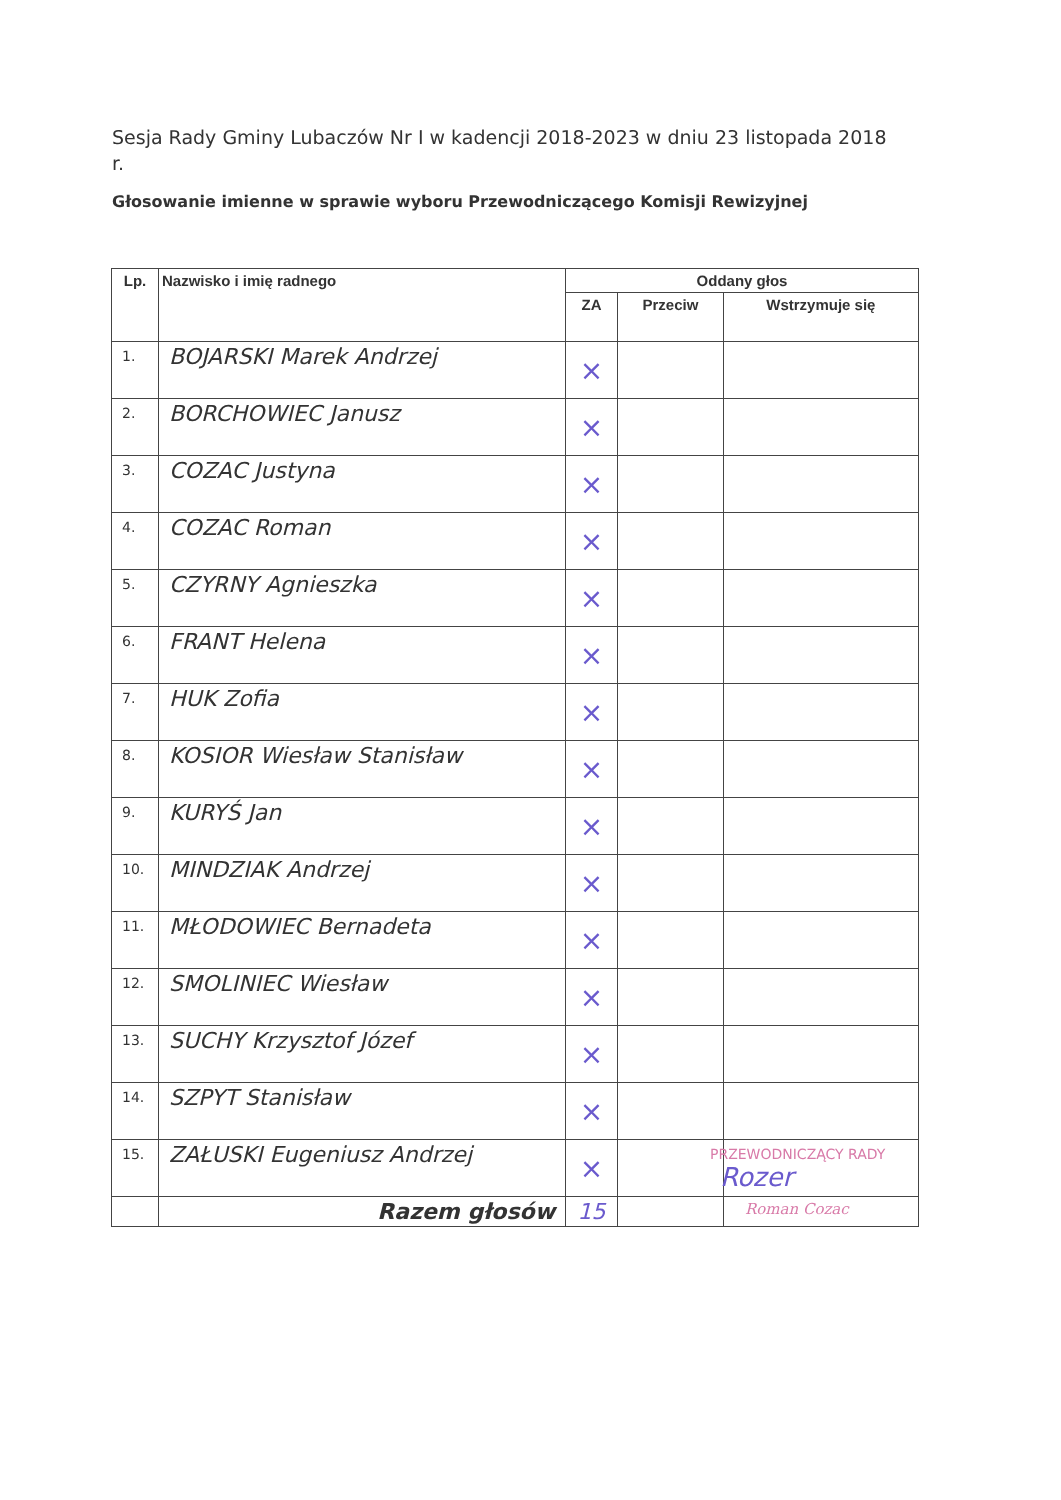Sesja Rady Gminy Lubaczów Nr I w kadencji 2018-2023 w dniu 23 listopada 2018 r.
Głosowanie imienne w sprawie wyboru Przewodniczącego Komisji Rewizyjnej
| Lp. | Nazwisko i imię radnego | Oddany głos | | |
| --- | --- | --- | --- | --- |
| | | ZA | Przeciw | Wstrzymuje się |
| 1. | BOJARSKI Marek Andrzej | × | | |
| 2. | BORCHOWIEC Janusz | × | | |
| 3. | COZAC Justyna | × | | |
| 4. | COZAC Roman | × | | |
| 5. | CZYRNY Agnieszka | × | | |
| 6. | FRANT Helena | × | | |
| 7. | HUK Zofia | × | | |
| 8. | KOSIOR Wiesław Stanisław | × | | |
| 9. | KURYŚ Jan | × | | |
| 10. | MINDZIAK Andrzej | × | | |
| 11. | MŁODOWIEC Bernadeta | × | | |
| 12. | SMOLINIEC Wiesław | × | | |
| 13. | SUCHY Krzysztof Józef | × | | |
| 14. | SZPYT Stanisław | × | | |
| 15. | ZAŁUSKI Eugeniusz Andrzej | × | | |
| | Razem głosów | 15 | | |
PRZEWODNICZĄCY RADY
Rozer
Roman Cozac